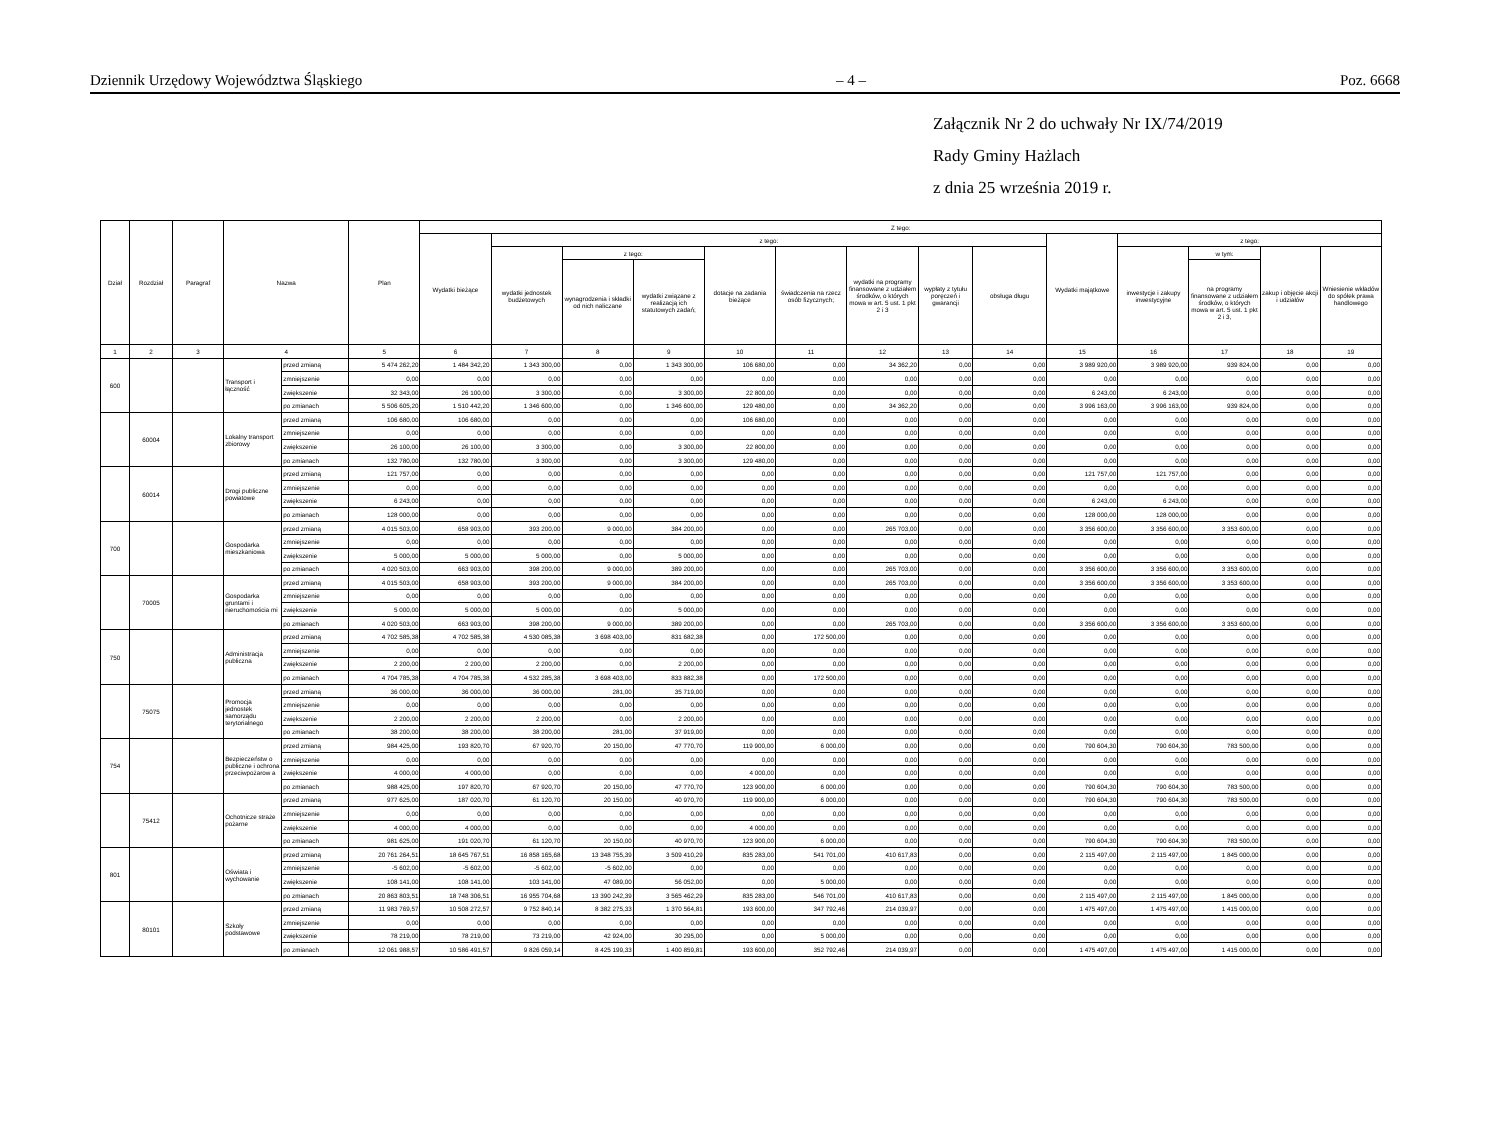Dziennik Urzędowy Województwa Śląskiego – 4 – Poz. 6668
Załącznik Nr 2 do uchwały Nr IX/74/2019
Rady Gminy Hażlach
z dnia 25 września 2019 r.
| Dział | Rozdział | Paragraf | Nazwa | | Plan | Z tego: | | | | | | | | | | | | | |
| --- | --- | --- | --- | --- | --- | --- | --- | --- | --- | --- | --- | --- | --- | --- | --- | --- | --- | --- | --- |
| | | | | | | Wydatki bieżące | z tego: | | | | | | | | Wydatki majątkowe | z tego: | | | |
| | | | | | | | wydatki jednostek budżetowych | z tego: | | dotacje na zadania bieżące | świadczenia na rzecz osób fizycznych; | wydatki na programy finansowane z udziałem środków, o których mowa w art. 5 ust. 1 pkt 2 i 3 | wypłaty z tytułu poręczeń i gwarancji | obsługa długu | | inwestycje i zakupy inwestycyjne | w tym: | zakup i objęcie akcji i udziałów | Wniesienie wkładów do spółek prawa handlowego |
| | | | | | | | | wynagrodzenia i składki od nich naliczane | wydatki związane z realizacją ich statutowych zadań; | | | | | | | | na programy finansowane z udziałem środków, o których mowa w art. 5 ust. 1 pkt 2 i 3, | | |
| 1 | 2 | 3 | 4 | | 5 | 6 | 7 | 8 | 9 | 10 | 11 | 12 | 13 | 14 | 15 | 16 | 17 | 18 | 19 |
| 600 | | | Transport i łączność | przed zmianą | 5 474 262,20 | 1 484 342,20 | 1 343 300,00 | 0,00 | 1 343 300,00 | 106 680,00 | 0,00 | 34 362,20 | 0,00 | 0,00 | 3 989 920,00 | 3 989 920,00 | 939 824,00 | 0,00 | 0,00 |
| | | | | zmniejszenie | 0,00 | 0,00 | 0,00 | 0,00 | 0,00 | 0,00 | 0,00 | 0,00 | 0,00 | 0,00 | 0,00 | 0,00 | 0,00 | 0,00 | 0,00 |
| | | | | zwiększenie | 32 343,00 | 26 100,00 | 3 300,00 | 0,00 | 3 300,00 | 22 800,00 | 0,00 | 0,00 | 0,00 | 0,00 | 6 243,00 | 6 243,00 | 0,00 | 0,00 | 0,00 |
| | | | | po zmianach | 5 506 605,20 | 1 510 442,20 | 1 346 600,00 | 0,00 | 1 346 600,00 | 129 480,00 | 0,00 | 34 362,20 | 0,00 | 0,00 | 3 996 163,00 | 3 996 163,00 | 939 824,00 | 0,00 | 0,00 |
| | 60004 | | Lokalny transport zbiorowy | przed zmianą | 106 680,00 | 106 680,00 | 0,00 | 0,00 | 0,00 | 106 680,00 | 0,00 | 0,00 | 0,00 | 0,00 | 0,00 | 0,00 | 0,00 | 0,00 | 0,00 |
| | | | | zmniejszenie | 0,00 | 0,00 | 0,00 | 0,00 | 0,00 | 0,00 | 0,00 | 0,00 | 0,00 | 0,00 | 0,00 | 0,00 | 0,00 | 0,00 | 0,00 |
| | | | | zwiększenie | 26 100,00 | 26 100,00 | 3 300,00 | 0,00 | 3 300,00 | 22 800,00 | 0,00 | 0,00 | 0,00 | 0,00 | 0,00 | 0,00 | 0,00 | 0,00 | 0,00 |
| | | | | po zmianach | 132 780,00 | 132 780,00 | 3 300,00 | 0,00 | 3 300,00 | 129 480,00 | 0,00 | 0,00 | 0,00 | 0,00 | 0,00 | 0,00 | 0,00 | 0,00 | 0,00 |
| | 60014 | | Drogi publiczne powiatowe | przed zmianą | 121 757,00 | 0,00 | 0,00 | 0,00 | 0,00 | 0,00 | 0,00 | 0,00 | 0,00 | 0,00 | 121 757,00 | 121 757,00 | 0,00 | 0,00 | 0,00 |
| | | | | zmniejszenie | 0,00 | 0,00 | 0,00 | 0,00 | 0,00 | 0,00 | 0,00 | 0,00 | 0,00 | 0,00 | 0,00 | 0,00 | 0,00 | 0,00 | 0,00 |
| | | | | zwiększenie | 6 243,00 | 0,00 | 0,00 | 0,00 | 0,00 | 0,00 | 0,00 | 0,00 | 0,00 | 0,00 | 6 243,00 | 6 243,00 | 0,00 | 0,00 | 0,00 |
| | | | | po zmianach | 128 000,00 | 0,00 | 0,00 | 0,00 | 0,00 | 0,00 | 0,00 | 0,00 | 0,00 | 0,00 | 128 000,00 | 128 000,00 | 0,00 | 0,00 | 0,00 |
| 700 | | | Gospodarka mieszkaniowa | przed zmianą | 4 015 503,00 | 658 903,00 | 393 200,00 | 9 000,00 | 384 200,00 | 0,00 | 0,00 | 265 703,00 | 0,00 | 0,00 | 3 356 600,00 | 3 356 600,00 | 3 353 600,00 | 0,00 | 0,00 |
| | | | | zmniejszenie | 0,00 | 0,00 | 0,00 | 0,00 | 0,00 | 0,00 | 0,00 | 0,00 | 0,00 | 0,00 | 0,00 | 0,00 | 0,00 | 0,00 | 0,00 |
| | | | | zwiększenie | 5 000,00 | 5 000,00 | 5 000,00 | 0,00 | 5 000,00 | 0,00 | 0,00 | 0,00 | 0,00 | 0,00 | 0,00 | 0,00 | 0,00 | 0,00 | 0,00 |
| | | | | po zmianach | 4 020 503,00 | 663 903,00 | 398 200,00 | 9 000,00 | 389 200,00 | 0,00 | 0,00 | 265 703,00 | 0,00 | 0,00 | 3 356 600,00 | 3 356 600,00 | 3 353 600,00 | 0,00 | 0,00 |
| | 70005 | | Gospodarka gruntami i nieruchomościa mi | przed zmianą | 4 015 503,00 | 658 903,00 | 393 200,00 | 9 000,00 | 384 200,00 | 0,00 | 0,00 | 265 703,00 | 0,00 | 0,00 | 3 356 600,00 | 3 356 600,00 | 3 353 600,00 | 0,00 | 0,00 |
| | | | | zmniejszenie | 0,00 | 0,00 | 0,00 | 0,00 | 0,00 | 0,00 | 0,00 | 0,00 | 0,00 | 0,00 | 0,00 | 0,00 | 0,00 | 0,00 | 0,00 |
| | | | | zwiększenie | 5 000,00 | 5 000,00 | 5 000,00 | 0,00 | 5 000,00 | 0,00 | 0,00 | 0,00 | 0,00 | 0,00 | 0,00 | 0,00 | 0,00 | 0,00 | 0,00 |
| | | | | po zmianach | 4 020 503,00 | 663 903,00 | 398 200,00 | 9 000,00 | 389 200,00 | 0,00 | 0,00 | 265 703,00 | 0,00 | 0,00 | 3 356 600,00 | 3 356 600,00 | 3 353 600,00 | 0,00 | 0,00 |
| 750 | | | Administracja publiczna | przed zmianą | 4 702 585,38 | 4 702 585,38 | 4 530 085,38 | 3 698 403,00 | 831 682,38 | 0,00 | 172 500,00 | 0,00 | 0,00 | 0,00 | 0,00 | 0,00 | 0,00 | 0,00 | 0,00 |
| | | | | zmniejszenie | 0,00 | 0,00 | 0,00 | 0,00 | 0,00 | 0,00 | 0,00 | 0,00 | 0,00 | 0,00 | 0,00 | 0,00 | 0,00 | 0,00 | 0,00 |
| | | | | zwiększenie | 2 200,00 | 2 200,00 | 2 200,00 | 0,00 | 2 200,00 | 0,00 | 0,00 | 0,00 | 0,00 | 0,00 | 0,00 | 0,00 | 0,00 | 0,00 | 0,00 |
| | | | | po zmianach | 4 704 785,38 | 4 704 785,38 | 4 532 285,38 | 3 698 403,00 | 833 882,38 | 0,00 | 172 500,00 | 0,00 | 0,00 | 0,00 | 0,00 | 0,00 | 0,00 | 0,00 | 0,00 |
| | 75075 | | Promocja jednostek samorządu terytorialnego | przed zmianą | 36 000,00 | 36 000,00 | 36 000,00 | 281,00 | 35 719,00 | 0,00 | 0,00 | 0,00 | 0,00 | 0,00 | 0,00 | 0,00 | 0,00 | 0,00 | 0,00 |
| | | | | zmniejszenie | 0,00 | 0,00 | 0,00 | 0,00 | 0,00 | 0,00 | 0,00 | 0,00 | 0,00 | 0,00 | 0,00 | 0,00 | 0,00 | 0,00 | 0,00 |
| | | | | zwiększenie | 2 200,00 | 2 200,00 | 2 200,00 | 0,00 | 2 200,00 | 0,00 | 0,00 | 0,00 | 0,00 | 0,00 | 0,00 | 0,00 | 0,00 | 0,00 | 0,00 |
| | | | | po zmianach | 38 200,00 | 38 200,00 | 38 200,00 | 281,00 | 37 919,00 | 0,00 | 0,00 | 0,00 | 0,00 | 0,00 | 0,00 | 0,00 | 0,00 | 0,00 | 0,00 |
| 754 | | | Bezpieczeństw o publiczne i ochrona przeciwpożarow a | przed zmianą | 984 425,00 | 193 820,70 | 67 920,70 | 20 150,00 | 47 770,70 | 119 900,00 | 6 000,00 | 0,00 | 0,00 | 0,00 | 790 604,30 | 790 604,30 | 783 500,00 | 0,00 | 0,00 |
| | | | | zmniejszenie | 0,00 | 0,00 | 0,00 | 0,00 | 0,00 | 0,00 | 0,00 | 0,00 | 0,00 | 0,00 | 0,00 | 0,00 | 0,00 | 0,00 | 0,00 |
| | | | | zwiększenie | 4 000,00 | 4 000,00 | 0,00 | 0,00 | 0,00 | 4 000,00 | 0,00 | 0,00 | 0,00 | 0,00 | 0,00 | 0,00 | 0,00 | 0,00 | 0,00 |
| | | | | po zmianach | 988 425,00 | 197 820,70 | 67 920,70 | 20 150,00 | 47 770,70 | 123 900,00 | 6 000,00 | 0,00 | 0,00 | 0,00 | 790 604,30 | 790 604,30 | 783 500,00 | 0,00 | 0,00 |
| | 75412 | | Ochotnicze straże pożarne | przed zmianą | 977 625,00 | 187 020,70 | 61 120,70 | 20 150,00 | 40 970,70 | 119 900,00 | 6 000,00 | 0,00 | 0,00 | 0,00 | 790 604,30 | 790 604,30 | 783 500,00 | 0,00 | 0,00 |
| | | | | zmniejszenie | 0,00 | 0,00 | 0,00 | 0,00 | 0,00 | 0,00 | 0,00 | 0,00 | 0,00 | 0,00 | 0,00 | 0,00 | 0,00 | 0,00 | 0,00 |
| | | | | zwiększenie | 4 000,00 | 4 000,00 | 0,00 | 0,00 | 0,00 | 4 000,00 | 0,00 | 0,00 | 0,00 | 0,00 | 0,00 | 0,00 | 0,00 | 0,00 | 0,00 |
| | | | | po zmianach | 981 625,00 | 191 020,70 | 61 120,70 | 20 150,00 | 40 970,70 | 123 900,00 | 6 000,00 | 0,00 | 0,00 | 0,00 | 790 604,30 | 790 604,30 | 783 500,00 | 0,00 | 0,00 |
| 801 | | | Oświata i wychowanie | przed zmianą | 20 761 264,51 | 18 645 767,51 | 16 858 165,68 | 13 348 755,39 | 3 509 410,29 | 835 283,00 | 541 701,00 | 410 617,83 | 0,00 | 0,00 | 2 115 497,00 | 2 115 497,00 | 1 845 000,00 | 0,00 | 0,00 |
| | | | | zmniejszenie | -5 602,00 | -5 602,00 | -5 602,00 | -5 602,00 | 0,00 | 0,00 | 0,00 | 0,00 | 0,00 | 0,00 | 0,00 | 0,00 | 0,00 | 0,00 | 0,00 |
| | | | | zwiększenie | 108 141,00 | 108 141,00 | 103 141,00 | 47 089,00 | 56 052,00 | 0,00 | 5 000,00 | 0,00 | 0,00 | 0,00 | 0,00 | 0,00 | 0,00 | 0,00 | 0,00 |
| | | | | po zmianach | 20 863 803,51 | 18 748 306,51 | 16 955 704,68 | 13 390 242,39 | 3 565 462,29 | 835 283,00 | 546 701,00 | 410 617,83 | 0,00 | 0,00 | 2 115 497,00 | 2 115 497,00 | 1 845 000,00 | 0,00 | 0,00 |
| | 80101 | | Szkoły podstawowe | przed zmianą | 11 983 769,57 | 10 508 272,57 | 9 752 840,14 | 8 382 275,33 | 1 370 564,81 | 193 600,00 | 347 792,46 | 214 039,97 | 0,00 | 0,00 | 1 475 497,00 | 1 475 497,00 | 1 415 000,00 | 0,00 | 0,00 |
| | | | | zmniejszenie | 0,00 | 0,00 | 0,00 | 0,00 | 0,00 | 0,00 | 0,00 | 0,00 | 0,00 | 0,00 | 0,00 | 0,00 | 0,00 | 0,00 | 0,00 |
| | | | | zwiększenie | 78 219,00 | 78 219,00 | 73 219,00 | 42 924,00 | 30 295,00 | 0,00 | 5 000,00 | 0,00 | 0,00 | 0,00 | 0,00 | 0,00 | 0,00 | 0,00 | 0,00 |
| | | | | po zmianach | 12 061 988,57 | 10 586 491,57 | 9 826 059,14 | 8 425 199,33 | 1 400 859,81 | 193 600,00 | 352 792,46 | 214 039,97 | 0,00 | 0,00 | 1 475 497,00 | 1 475 497,00 | 1 415 000,00 | 0,00 | 0,00 |